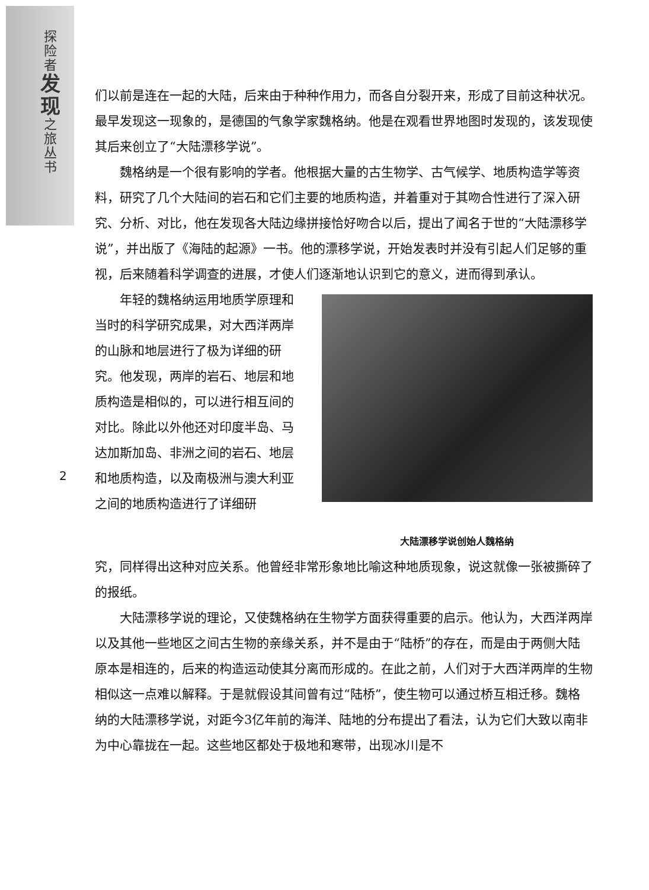探
险
者
发
现
之
旅
丛
书
们以前是连在一起的大陆，后来由于种种作用力，而各自分裂开来，形成了目前这种状况。最早发现这一现象的，是德国的气象学家魏格纳。他是在观看世界地图时发现的，该发现使其后来创立了“大陆漂移学说”。
魏格纳是一个很有影响的学者。他根据大量的古生物学、古气候学、地质构造学等资料，研究了几个大陆间的岩石和它们主要的地质构造，并着重对于其吻合性进行了深入研究、分析、对比，他在发现各大陆边缘拼接恰好吻合以后，提出了闻名于世的“大陆漂移学说”，并出版了《海陆的起源》一书。他的漂移学说，开始发表时并没有引起人们足够的重视，后来随着科学调查的进展，才使人们逐渐地认识到它的意义，进而得到承认。
年轻的魏格纳运用地质学原理和当时的科学研究成果，对大西洋两岸的山脉和地层进行了极为详细的研究。他发现，两岸的岩石、地层和地质构造是相似的，可以进行相互间的对比。除此以外他还对印度半岛、马达加斯加岛、非洲之间的岩石、地层和地质构造，以及南极洲与澳大利亚之间的地质构造进行了详细研
大陆漂移学说创始人魏格纳
究，同样得出这种对应关系。他曾经非常形象地比喻这种地质现象，说这就像一张被撕碎了的报纸。
大陆漂移学说的理论，又使魏格纳在生物学方面获得重要的启示。他认为，大西洋两岸以及其他一些地区之间古生物的亲缘关系，并不是由于“陆桥”的存在，而是由于两侧大陆原本是相连的，后来的构造运动使其分离而形成的。在此之前，人们对于大西洋两岸的生物相似这一点难以解释。于是就假设其间曾有过“陆桥”，使生物可以通过桥互相迁移。魏格纳的大陆漂移学说，对距今3亿年前的海洋、陆地的分布提出了看法，认为它们大致以南非为中心靠拢在一起。这些地区都处于极地和寒带，出现冰川是不
2